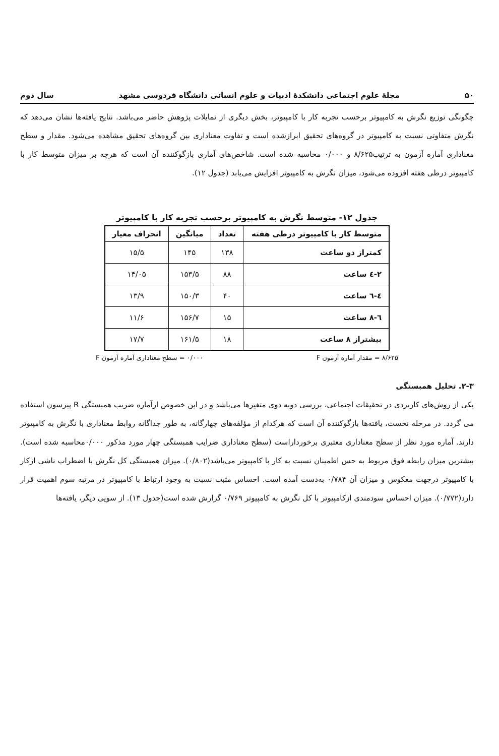۵۰ مجلهٔ علوم اجتماعی دانشکدهٔ ادبیات و علوم انسانی دانشگاه فردوسی مشهد سال دوم
چگونگی توزیع نگرش به کامپیوتر برحسب تجربه کار با کامپیوتر، بخش دیگری از تمایلات پژوهش حاضر می‌باشد. نتایج یافته‌ها نشان می‌دهد که نگرش متفاوتی نسبت به کامپیوتر در گروه‌های تحقیق ابرازشده است و تفاوت معناداری بین گروه‌های تحقیق مشاهده می‌شود. مقدار و سطح معناداری آماره آزمون به ترتیب۸/۶۲۵ و ۰/۰۰۰ محاسبه شده است. شاخص‌های آماری بازگوکننده آن است که هرچه بر میزان متوسط کار با کامپیوتر درطی هفته افزوده می‌شود، میزان نگرش به کامپیوتر افزایش می‌یابد (جدول ۱۲).
جدول ۱۲- متوسط نگرش به کامپیوتر برحسب تجربه کار با کامپیوتر
| متوسط کار با کامپیوتر درطی هفته | تعداد | میانگین | انحراف معیار |
| --- | --- | --- | --- |
| کمتراز دو ساعت | ۱۳۸ | ۱۴۵ | ۱۵/۵ |
| ۲-٤ ساعت | ۸۸ | ۱۵۳/۵ | ۱۴/۰۵ |
| ٤-٦ ساعت | ۴۰ | ۱۵۰/۳ | ۱۳/۹ |
| ٦-۸ ساعت | ۱۵ | ۱۵۶/۷ | ۱۱/۶ |
| بیشتراز ۸ ساعت | ۱۸ | ۱۶۱/۵ | ۱۷/۷ |
۸/۶۲۵ = مقدار آماره آزمون F ۰/۰۰۰ = سطح معناداری آماره آزمون F
۲-۳. تحلیل همبستگی
یکی از روش‌های کاربردی در تحقیقات اجتماعی، بررسی دوبه دوی متغیرها می‌باشد و در این خصوص ازآماره ضریب همبستگی R پیرسون استفاده می گردد. در مرحله نخست، یافته‌ها بازگوکننده آن است که هرکدام از مؤلفه‌های چهارگانه، به طور جداگانه روابط معناداری با نگرش به کامپیوتر دارند. آماره مورد نظر از سطح معناداری معتبری برخورداراست (سطح معناداری ضرایب همبستگی چهار مورد مذکور ۰/۰۰۰محاسبه شده است). بیشترین میزان رابطه فوق مربوط به حس اطمینان نسبت به کار با کامپیوتر می‌باشد(۰/۸۰۲). میزان همبستگی کل نگرش با اضطراب ناشی ازکار با کامپیوتر درجهت معکوس و میزان آن ۰/۷۸۴ به‌دست آمده است. احساس مثبت نسبت به وجود ارتباط با کامپیوتر در مرتبه سوم اهمیت قرار دارد(۰/۷۷۲). میزان احساس سودمندی ازکامپیوتر با کل نگرش به کامپیوتر ۰/۷۶۹ گزارش شده است(جدول ۱۳). از سویی دیگر، یافته‌ها